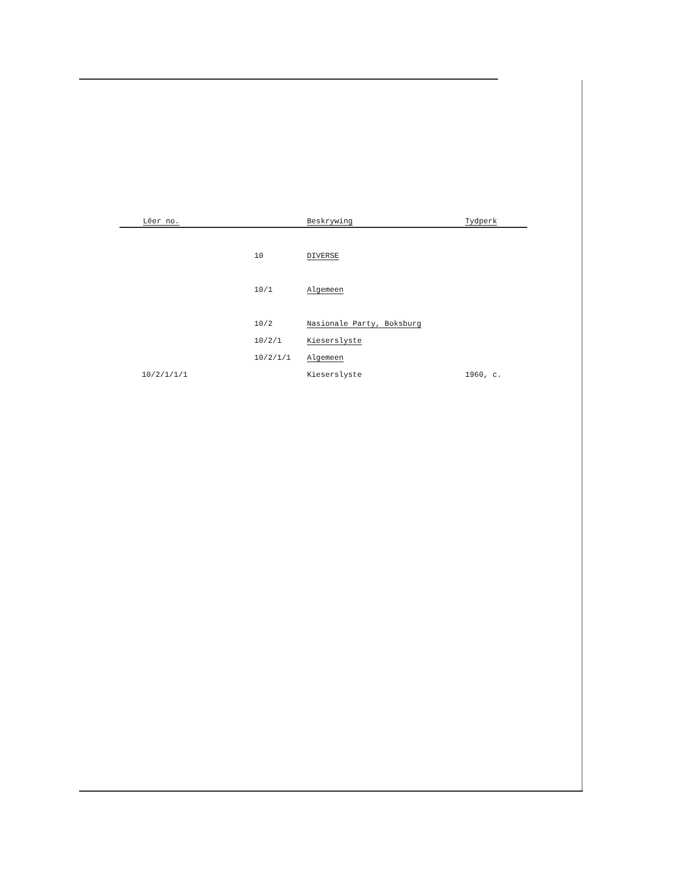| Lêer no. | | Beskrywing | Tydperk |
| --- | --- | --- | --- |
| | 10 | DIVERSE | |
| | 10/1 | Algemeen | |
| | 10/2 | Nasionale Party, Boksburg | |
| | 10/2/1 | Kieserslyste | |
| | 10/2/1/1 | Algemeen | |
| 10/2/1/1/1 | | Kieserslyste | 1960, c. |